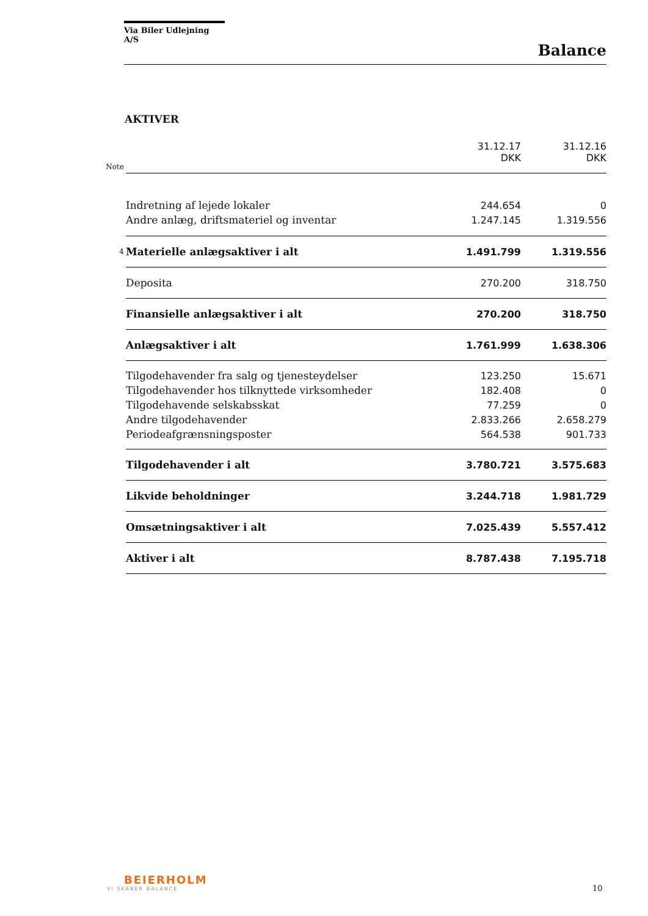Via Biler Udlejning A/S
Balance
AKTIVER
| | | 31.12.17 | 31.12.16 |
| Note | | DKK | DKK |
| | Indretning af lejede lokaler | 244.654 | 0 |
| | Andre anlæg, driftsmateriel og inventar | 1.247.145 | 1.319.556 |
| 4 | Materielle anlægsaktiver i alt | 1.491.799 | 1.319.556 |
| | Deposita | 270.200 | 318.750 |
| | Finansielle anlægsaktiver i alt | 270.200 | 318.750 |
| | Anlægsaktiver i alt | 1.761.999 | 1.638.306 |
| | Tilgodehavender fra salg og tjenesteydelser | 123.250 | 15.671 |
| | Tilgodehavender hos tilknyttede virksomheder | 182.408 | 0 |
| | Tilgodehavende selskabsskat | 77.259 | 0 |
| | Andre tilgodehavender | 2.833.266 | 2.658.279 |
| | Periodeafgrænsningsposter | 564.538 | 901.733 |
| | Tilgodehavender i alt | 3.780.721 | 3.575.683 |
| | Likvide beholdninger | 3.244.718 | 1.981.729 |
| | Omsætningsaktiver i alt | 7.025.439 | 5.557.412 |
| | Aktiver i alt | 8.787.438 | 7.195.718 |
BEIERHOLM
VI SKABER BALANCE
10